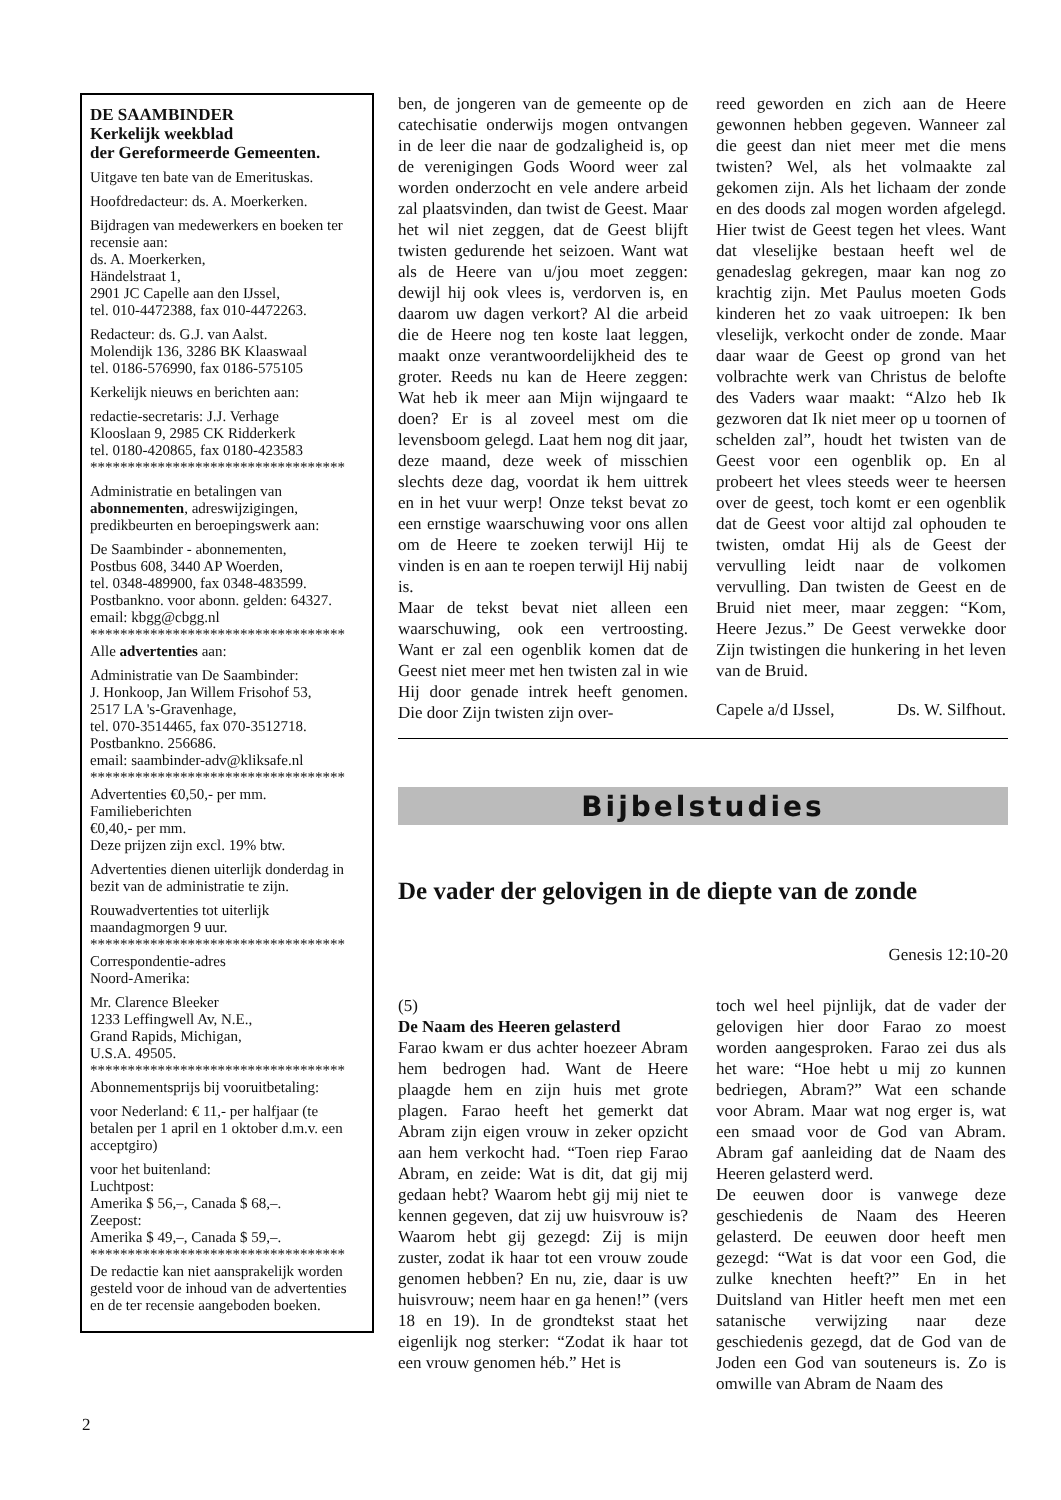DE SAAMBINDER
Kerkelijk weekblad
der Gereformeerde Gemeenten.
Uitgave ten bate van de Emerituskas.
Hoofdredacteur: ds. A. Moerkerken.
Bijdragen van medewerkers en boeken ter recensie aan:
ds. A. Moerkerken,
Händelstraat 1,
2901 JC Capelle aan den IJssel,
tel. 010-4472388, fax 010-4472263.
Redacteur: ds. G.J. van Aalst.
Molendijk 136, 3286 BK Klaaswaal
tel. 0186-576990, fax 0186-575105
Kerkelijk nieuws en berichten aan:
redactie-secretaris: J.J. Verhage
Klooslaan 9, 2985 CK Ridderkerk
tel. 0180-420865, fax 0180-423583
**********************************
Administratie en betalingen van abonnementen, adreswijzigingen, predikbeurten en beroepingswerk aan:
De Saambinder - abonnementen,
Postbus 608, 3440 AP Woerden,
tel. 0348-489900, fax 0348-483599.
Postbankno. voor abonn. gelden: 64327.
email: kbgg@cbgg.nl
**********************************
Alle advertenties aan:
Administratie van De Saambinder:
J. Honkoop, Jan Willem Frisohof 53,
2517 LA 's-Gravenhage,
tel. 070-3514465, fax 070-3512718.
Postbankno. 256686.
email: saambinder-adv@kliksafe.nl
**********************************
Advertenties €0,50,- per mm.
Familieberichten
€0,40,- per mm.
Deze prijzen zijn excl. 19% btw.
Advertenties dienen uiterlijk donderdag in bezit van de administratie te zijn.
Rouwadvertenties tot uiterlijk maandagmorgen 9 uur.
**********************************
Correspondentie-adres
Noord-Amerika:
Mr. Clarence Bleeker
1233 Leffingwell Av, N.E.,
Grand Rapids, Michigan,
U.S.A. 49505.
**********************************
Abonnementsprijs bij vooruitbetaling:
voor Nederland: € 11,- per halfjaar (te betalen per 1 april en 1 oktober d.m.v. een acceptgiro)
voor het buitenland:
Luchtpost:
Amerika $ 56,–, Canada $ 68,–.
Zeepost:
Amerika $ 49,–, Canada $ 59,–.
**********************************
De redactie kan niet aansprakelijk worden gesteld voor de inhoud van de advertenties en de ter recensie aangeboden boeken.
ben, de jongeren van de gemeente op de catechisatie onderwijs mogen ontvangen in de leer die naar de godzaligheid is, op de verenigingen Gods Woord weer zal worden onderzocht en vele andere arbeid zal plaatsvinden, dan twist de Geest. Maar het wil niet zeggen, dat de Geest blijft twisten gedurende het seizoen. Want wat als de Heere van u/jou moet zeggen: dewijl hij ook vlees is, verdorven is, en daarom uw dagen verkort? Al die arbeid die de Heere nog ten koste laat leggen, maakt onze verantwoordelijkheid des te groter. Reeds nu kan de Heere zeggen: Wat heb ik meer aan Mijn wijngaard te doen? Er is al zoveel mest om die levensboom gelegd. Laat hem nog dit jaar, deze maand, deze week of misschien slechts deze dag, voordat ik hem uittrek en in het vuur werp! Onze tekst bevat zo een ernstige waarschuwing voor ons allen om de Heere te zoeken terwijl Hij te vinden is en aan te roepen terwijl Hij nabij is.
Maar de tekst bevat niet alleen een waarschuwing, ook een vertroosting. Want er zal een ogenblik komen dat de Geest niet meer met hen twisten zal in wie Hij door genade intrek heeft genomen. Die door Zijn twisten zijn over-
reed geworden en zich aan de Heere gewonnen hebben gegeven. Wanneer zal die geest dan niet meer met die mens twisten? Wel, als het volmaakte zal gekomen zijn. Als het lichaam der zonde en des doods zal mogen worden afgelegd. Hier twist de Geest tegen het vlees. Want dat vleselijke bestaan heeft wel de genadeslag gekregen, maar kan nog zo krachtig zijn. Met Paulus moeten Gods kinderen het zo vaak uitroepen: Ik ben vleselijk, verkocht onder de zonde. Maar daar waar de Geest op grond van het volbrachte werk van Christus de belofte des Vaders waar maakt: “Alzo heb Ik gezworen dat Ik niet meer op u toornen of schelden zal”, houdt het twisten van de Geest voor een ogenblik op. En al probeert het vlees steeds weer te heersen over de geest, toch komt er een ogenblik dat de Geest voor altijd zal ophouden te twisten, omdat Hij als de Geest der vervulling leidt naar de volkomen vervulling. Dan twisten de Geest en de Bruid niet meer, maar zeggen: “Kom, Heere Jezus.” De Geest verwekke door Zijn twistingen die hunkering in het leven van de Bruid.
Capele a/d IJssel, Ds. W. Silfhout.
Bijbelstudies
De vader der gelovigen in de diepte van de zonde
Genesis 12:10-20
(5)
De Naam des Heeren gelasterd
Farao kwam er dus achter hoezeer Abram hem bedrogen had. Want de Heere plaagde hem en zijn huis met grote plagen. Farao heeft het gemerkt dat Abram zijn eigen vrouw in zeker opzicht aan hem verkocht had. “Toen riep Farao Abram, en zeide: Wat is dit, dat gij mij gedaan hebt? Waarom hebt gij mij niet te kennen gegeven, dat zij uw huisvrouw is? Waarom hebt gij gezegd: Zij is mijn zuster, zodat ik haar tot een vrouw zoude genomen hebben? En nu, zie, daar is uw huisvrouw; neem haar en ga henen!” (vers 18 en 19). In de grondtekst staat het eigenlijk nog sterker: “Zodat ik haar tot een vrouw genomen héb.” Het is
toch wel heel pijnlijk, dat de vader der gelovigen hier door Farao zo moest worden aangesproken. Farao zei dus als het ware: “Hoe hebt u mij zo kunnen bedriegen, Abram?” Wat een schande voor Abram. Maar wat nog erger is, wat een smaad voor de God van Abram. Abram gaf aanleiding dat de Naam des Heeren gelasterd werd.
De eeuwen door is vanwege deze geschiedenis de Naam des Heeren gelasterd. De eeuwen door heeft men gezegd: “Wat is dat voor een God, die zulke knechten heeft?” En in het Duitsland van Hitler heeft men met een satanische verwijzing naar deze geschiedenis gezegd, dat de God van de Joden een God van souteneurs is. Zo is omwille van Abram de Naam des
2